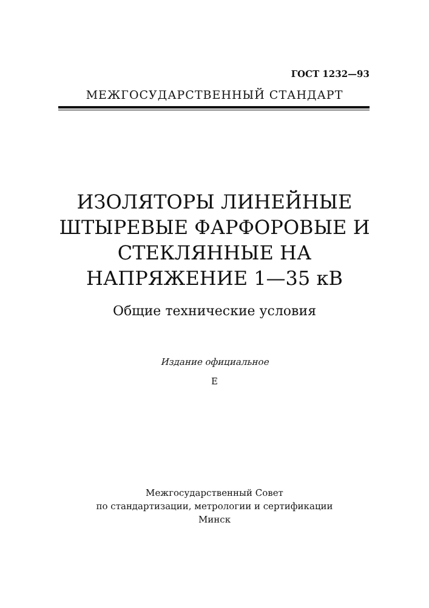ГОСТ 1232—93
МЕЖГОСУДАРСТВЕННЫЙ СТАНДАРТ
ИЗОЛЯТОРЫ ЛИНЕЙНЫЕ
ШТЫРЕВЫЕ ФАРФОРОВЫЕ И
СТЕКЛЯННЫЕ НА
НАПРЯЖЕНИЕ 1—35 кВ
Общие технические условия
Издание официальное
Е
Межгосударственный Совет
по стандартизации, метрологии и сертификации
Минск